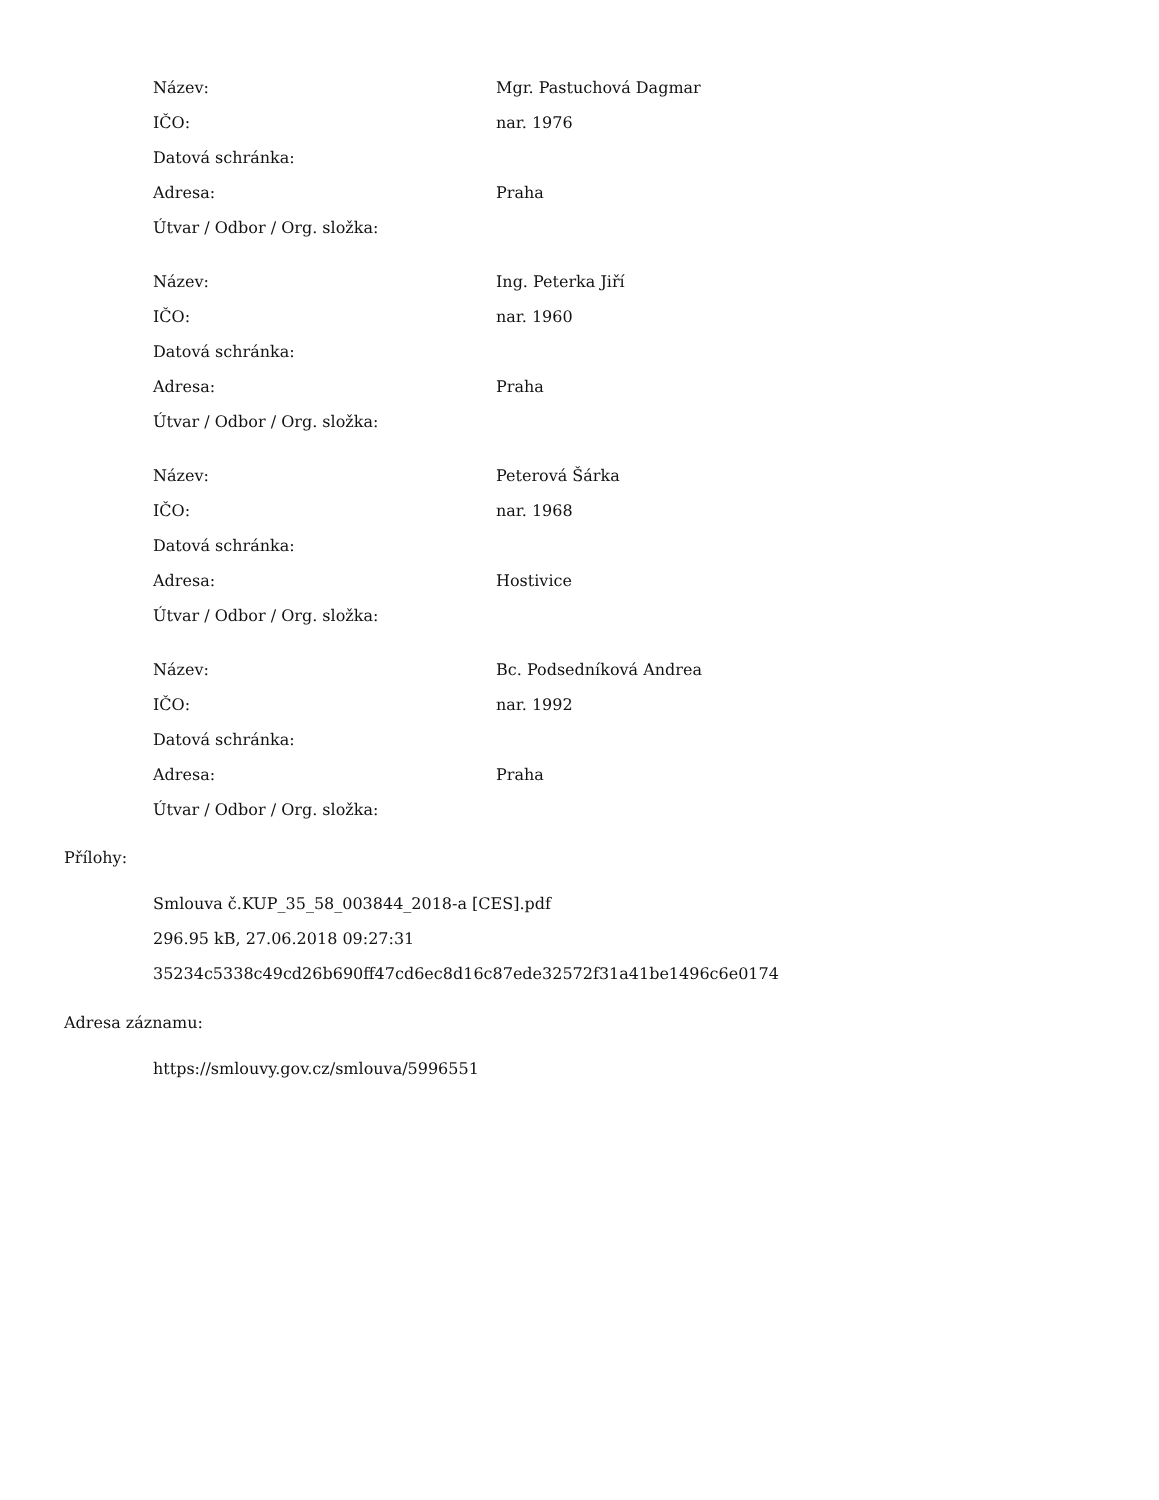| Název: | Mgr. Pastuchová Dagmar |
| IČO: | nar. 1976 |
| Datová schránka: | |
| Adresa: | Praha |
| Útvar / Odbor / Org. složka: | |
| Název: | Ing. Peterka Jiří |
| IČO: | nar. 1960 |
| Datová schránka: | |
| Adresa: | Praha |
| Útvar / Odbor / Org. složka: | |
| Název: | Peterová Šárka |
| IČO: | nar. 1968 |
| Datová schránka: | |
| Adresa: | Hostivice |
| Útvar / Odbor / Org. složka: | |
| Název: | Bc. Podsedníková Andrea |
| IČO: | nar. 1992 |
| Datová schránka: | |
| Adresa: | Praha |
| Útvar / Odbor / Org. složka: | |
Přílohy:
Smlouva č.KUP_35_58_003844_2018-a [CES].pdf
296.95 kB, 27.06.2018 09:27:31
35234c5338c49cd26b690ff47cd6ec8d16c87ede32572f31a41be1496c6e0174
Adresa záznamu:
https://smlouvy.gov.cz/smlouva/5996551